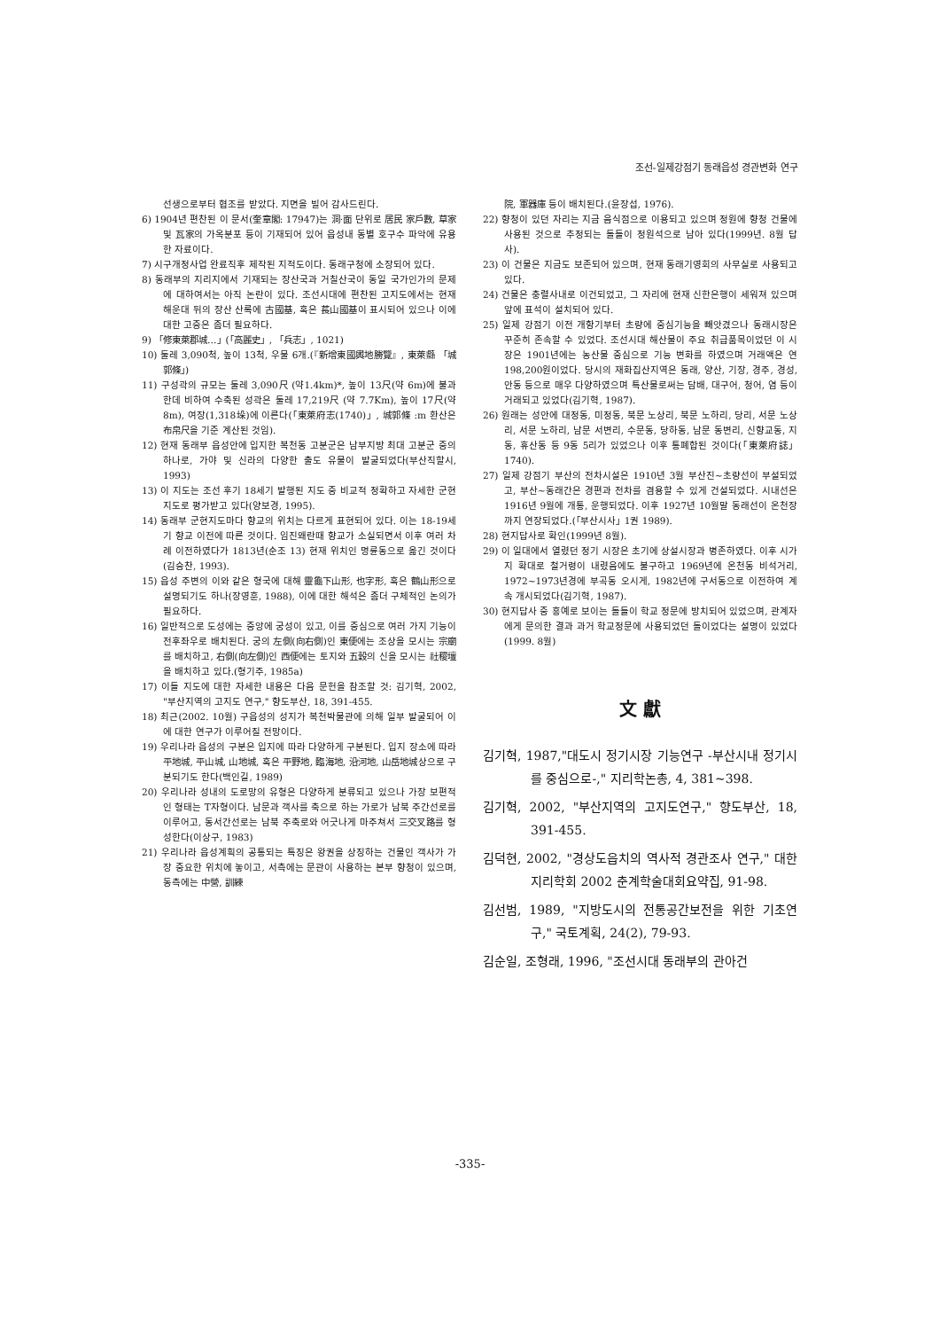조선-일제강점기 동래읍성 경관변화 연구
선생으로부터 협조를 받았다. 지면을 빌어 감사드린다.
6) 1904년 편찬된 이 문서(奎章閣: 17947)는 洞·面 단위로 居民 家戶數, 草家 및 瓦家의 가옥분포 등이 기재되어 있어 읍성내 동별 호구수 파악에 유용한 자료이다.
7) 시구개정사업 완료직후 제작된 지적도이다. 동래구청에 소장되어 있다.
8) 동래부의 지리지에서 기재되는 장산국과 거칠산국이 동일 국가인가의 문제에 대하여서는 아직 논란이 있다. 조선시대에 편찬된 고지도에서는 현재 해운대 뒤의 장산 산록에 古國基, 혹은 萇山國基이 표시되어 있으나 이에 대한 고증은 좀더 필요하다.
9) 「修東萊郡城…」(「高麗史」, 「兵志」, 1021)
10) 둘레 3,090척, 높이 13척, 우물 6개.(『新增東國輿地勝覽』, 東萊縣 「城郭條」)
11) 구성곽의 규모는 둘레 3,090尺 (약1.4km)*, 높이 13尺(약 6m)에 불과한데 비하여 수축된 성곽은 둘레 17,219尺 (약 7.7Km), 높이 17尺(약 8m), 여장(1,318垛)에 이른다(「東萊府志(1740)」, 城郭條 :m 환산은 布帛尺을 기준 계산된 것임).
12) 현재 동래부 읍성안에 입지한 복천동 고분군은 남부지방 최대 고분군 중의 하나로, 가야 및 신라의 다양한 출도 유물이 발굴되었다(부산직할시, 1993)
13) 이 지도는 조선 후기 18세기 발행된 지도 중 비교적 정확하고 자세한 군현지도로 평가받고 있다(양보경, 1995).
14) 동래부 군현지도마다 향교의 위치는 다르게 표현되어 있다. 이는 18-19세기 향교 이전에 따른 것이다. 임진왜란때 향교가 소실되면서 이후 여러 차례 이전하였다가 1813년(순조 13) 현재 위치인 명륜동으로 옮긴 것이다(김승찬, 1993).
15) 읍성 주변의 이와 같은 형국에 대해 靈龜下山形, 也字形, 혹은 鶴山形으로 설명되기도 하나(장영훈, 1988), 이에 대한 해석은 좀더 구체적인 논의가 필요하다.
16) 일반적으로 도성에는 중앙에 궁성이 있고, 이를 중심으로 여러 가지 기능이 전후좌우로 배치된다. 궁의 左側(向右側)인 東便에는 조상을 모시는 宗廟를 배치하고, 右側(向左側)인 西便에는 토지와 五穀의 신을 모시는 社稷壇을 배치하고 있다.(형기주, 1985a)
17) 이들 지도에 대한 자세한 내용은 다음 문헌을 참조할 것: 김기혁, 2002, "부산지역의 고지도 연구," 향도부산, 18, 391-455.
18) 최근(2002. 10월) 구읍성의 성지가 복천박물관에 의해 일부 발굴되어 이에 대한 연구가 이루어질 전망이다.
19) 우리나라 읍성의 구분은 입지에 따라 다양하게 구분된다. 입지 장소에 따라 平地城, 平山城, 山地城, 혹은 平野地, 臨海地, 沿河地, 山岳地城상으로 구분되기도 한다(백인길, 1989)
20) 우리나라 성내의 도로망의 유형은 다양하게 분류되고 있으나 가장 보편적인 형태는 T자형이다. 남문과 객사를 축으로 하는 가로가 남북 주간선로를 이루어고, 동서간선로는 남북 주축로와 어긋나게 마주쳐서 三交叉路를 형성한다(이상구, 1983)
21) 우리나라 읍성계획의 공통되는 특징은 왕권을 상징하는 건물인 객사가 가장 중요한 위치에 놓이고, 서측에는 문관이 사용하는 본부 향청이 있으며, 동측에는 中營, 訓練
院, 軍器庫 등이 배치된다.(윤장섭, 1976).
22) 향청이 있던 자리는 지금 음식점으로 이용되고 있으며 정원에 향청 건물에 사용된 것으로 추정되는 돌들이 정원석으로 남아 있다(1999년. 8월 답사).
23) 이 건물은 지금도 보존되어 있으며, 현재 동래기영회의 사무실로 사용되고 있다.
24) 건물은 충렬사내로 이건되었고, 그 자리에 현재 신한은행이 세워져 있으며 앞에 표석이 설치되어 있다.
25) 일제 강점기 이전 개항기부터 초량에 중심기능을 빼앗겼으나 동래시장은 꾸준히 존속할 수 있었다. 조선시대 해산물이 주요 취급품목이었던 이 시장은 1901년에는 농산물 중심으로 기능 변화를 하였으며 거래액은 연 198,200원이었다. 당시의 재화집산지역은 동래, 양산, 기장, 경주, 경성, 안동 등으로 매우 다양하였으며 특산물로써는 담배, 대구어, 청어, 염 등이 거래되고 있었다(김기혁, 1987).
26) 원래는 성안에 대정동, 미정동, 북문 노상리, 북문 노하리, 당리, 서문 노상리, 서문 노하리, 남문 서변리, 수문동, 당하동, 남문 동변리, 신향교동, 지동, 휴산동 등 9동 5리가 있었으나 이후 통폐합된 것이다(「東萊府誌」1740).
27) 일제 강점기 부산의 전차시설은 1910년 3월 부산진~초량선이 부설되었고, 부산~동래간은 경편과 전차를 겸용할 수 있게 건설되었다. 시내선은 1916년 9월에 개통, 운행되었다. 이후 1927년 10월말 동래선이 온천장까지 연장되었다.(「부산시사」1권 1989).
28) 현지답사로 확인(1999년 8월).
29) 이 일대에서 열렸던 정기 시장은 초기에 상설시장과 병존하였다. 이후 시가지 확대로 철거령이 내렸음에도 불구하고 1969년에 온천동 비석거리, 1972~1973년경에 부곡동 오시게, 1982년에 구서동으로 이전하여 계속 개시되었다(김기혁, 1987).
30) 현지답사 중 홍예로 보이는 돌들이 학교 정문에 방치되어 있었으며, 관계자에게 문의한 결과 과거 학교정문에 사용되었던 돌이었다는 설명이 있었다(1999. 8월)
文 獻
김기혁, 1987,"대도시 정기시장 기능연구 -부산시내 정기시를 중심으로-," 지리학논총, 4, 381~398.
김기혁, 2002, "부산지역의 고지도연구," 향도부산, 18, 391-455.
김덕현, 2002, "경상도읍치의 역사적 경관조사 연구," 대한지리학회 2002 춘계학술대회요약집, 91-98.
김선범, 1989, "지방도시의 전통공간보전을 위한 기초연구," 국토계획, 24(2), 79-93.
김순일, 조형래, 1996, "조선시대 동래부의 관아건
-335-